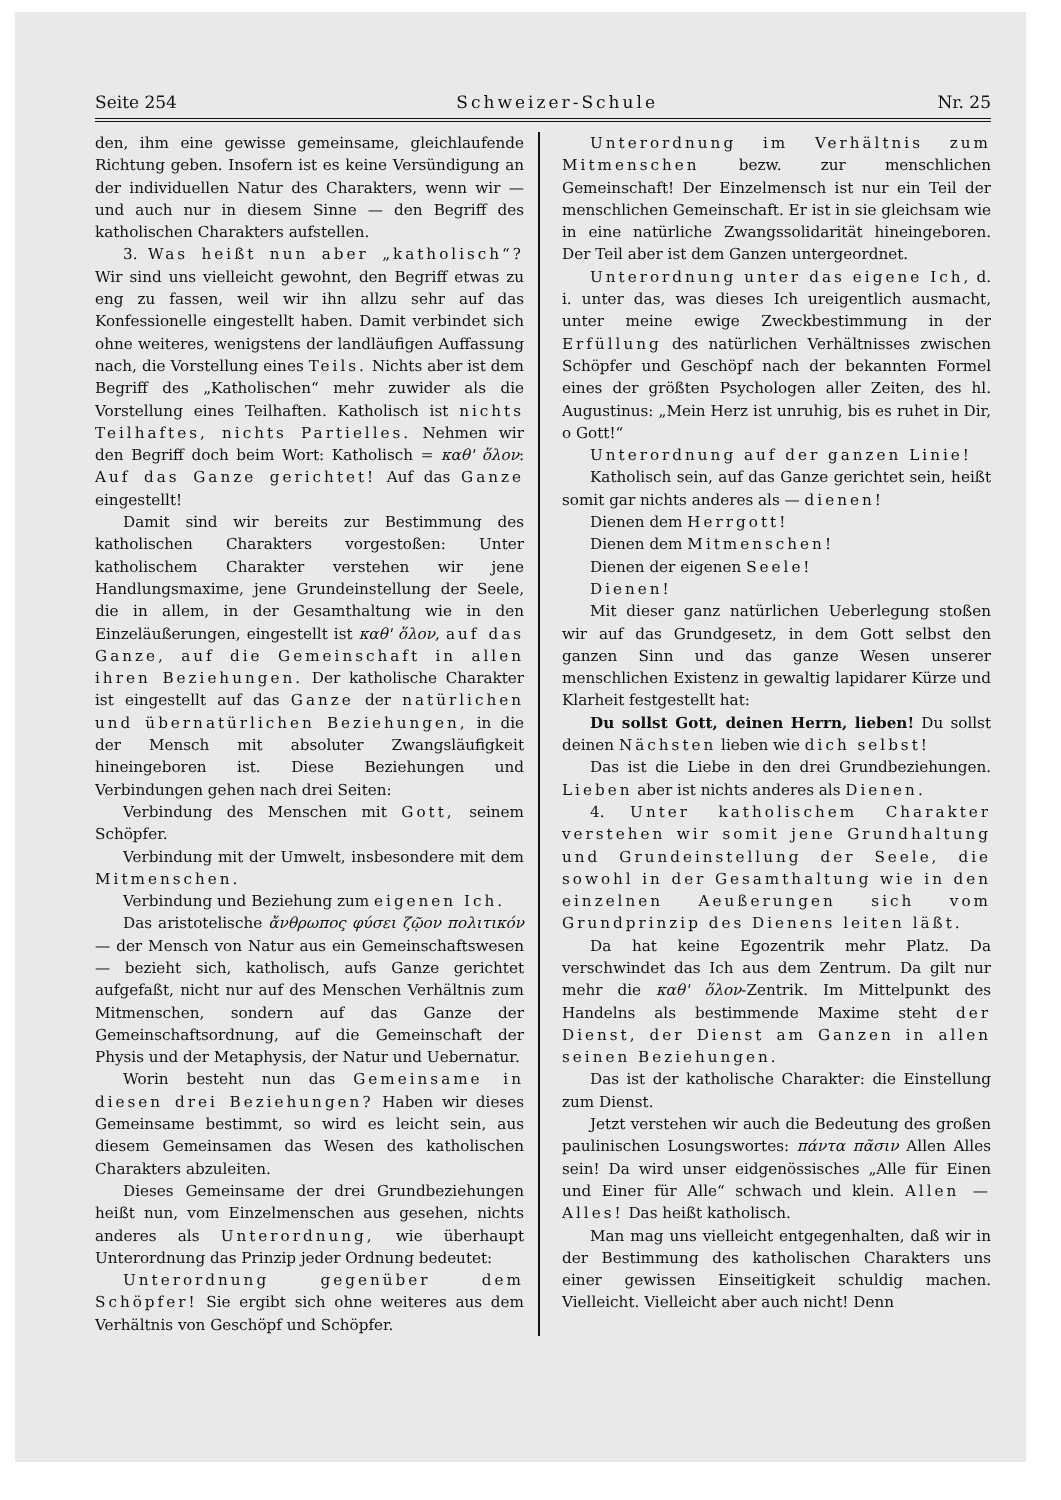Seite 254 Schweizer-Schule Nr. 25
den, ihm eine gewisse gemeinsame, gleichlaufende Richtung geben. Insofern ist es keine Versündigung an der individuellen Natur des Charakters, wenn wir — und auch nur in diesem Sinne — den Begriff des katholischen Charakters aufstellen.
3. Was heißt nun aber „katholisch“? Wir sind uns vielleicht gewohnt, den Begriff etwas zu eng zu fassen, weil wir ihn allzu sehr auf das Konfessionelle eingestellt haben. Damit verbindet sich ohne weiteres, wenigstens der landläufigen Auffassung nach, die Vorstellung eines Teils. Nichts aber ist dem Begriff des „Katholischen“ mehr zuwider als die Vorstellung eines Teilhaften. Katholisch ist nichts Teilhaftes, nichts Partielles. Nehmen wir den Begriff doch beim Wort: Katholisch = καθ' ὅλον: Auf das Ganze gerichtet! Auf das Ganze eingestellt!
Damit sind wir bereits zur Bestimmung des katholischen Charakters vorgestoßen: Unter katholischem Charakter verstehen wir jene Handlungsmaxime, jene Grundeinstellung der Seele, die in allem, in der Gesamthaltung wie in den Einzeläußerungen, eingestellt ist καθ' ὅλον, auf das Ganze, auf die Gemeinschaft in allen ihren Beziehungen. Der katholische Charakter ist eingestellt auf das Ganze der natürlichen und übernatürlichen Beziehungen, in die der Mensch mit absoluter Zwangsläufigkeit hineingeboren ist. Diese Beziehungen und Verbindungen gehen nach drei Seiten:
Verbindung des Menschen mit Gott, seinem Schöpfer.
Verbindung mit der Umwelt, insbesondere mit dem Mitmenschen.
Verbindung und Beziehung zum eigenen Ich.
Das aristotelische ἄνθρωπος φύσει ζῷον πολιτικόν — der Mensch von Natur aus ein Gemeinschaftswesen — bezieht sich, katholisch, aufs Ganze gerichtet aufgefaßt, nicht nur auf des Menschen Verhältnis zum Mitmenschen, sondern auf das Ganze der Gemeinschaftsordnung, auf die Gemeinschaft der Physis und der Metaphysis, der Natur und Uebernatur.
Worin besteht nun das Gemeinsame in diesen drei Beziehungen? Haben wir dieses Gemeinsame bestimmt, so wird es leicht sein, aus diesem Gemeinsamen das Wesen des katholischen Charakters abzuleiten.
Dieses Gemeinsame der drei Grundbeziehungen heißt nun, vom Einzelmenschen aus gesehen, nichts anderes als Unterordnung, wie überhaupt Unterordnung das Prinzip jeder Ordnung bedeutet:
Unterordnung gegenüber dem Schöpfer! Sie ergibt sich ohne weiteres aus dem Verhältnis von Geschöpf und Schöpfer.
Unterordnung im Verhältnis zum Mitmenschen bezw. zur menschlichen Gemeinschaft! Der Einzelmensch ist nur ein Teil der menschlichen Gemeinschaft. Er ist in sie gleichsam wie in eine natürliche Zwangssolidarität hineingeboren. Der Teil aber ist dem Ganzen untergeordnet.
Unterordnung unter das eigene Ich, d. i. unter das, was dieses Ich ureigentlich ausmacht, unter meine ewige Zweckbestimmung in der Erfüllung des natürlichen Verhältnisses zwischen Schöpfer und Geschöpf nach der bekannten Formel eines der größten Psychologen aller Zeiten, des hl. Augustinus: „Mein Herz ist unruhig, bis es ruhet in Dir, o Gott!“
Unterordnung auf der ganzen Linie!
Katholisch sein, auf das Ganze gerichtet sein, heißt somit gar nichts anderes als — dienen!
Dienen dem Herrgott!
Dienen dem Mitmenschen!
Dienen der eigenen Seele!
Dienen!
Mit dieser ganz natürlichen Ueberlegung stoßen wir auf das Grundgesetz, in dem Gott selbst den ganzen Sinn und das ganze Wesen unserer menschlichen Existenz in gewaltig lapidarer Kürze und Klarheit festgestellt hat:
Du sollst Gott, deinen Herrn, lieben! Du sollst deinen Nächsten lieben wie dich selbst!
Das ist die Liebe in den drei Grundbeziehungen. Lieben aber ist nichts anderes als Dienen.
4. Unter katholischem Charakter verstehen wir somit jene Grundhaltung und Grundeinstellung der Seele, die sowohl in der Gesamthaltung wie in den einzelnen Aeußerungen sich vom Grundprinzip des Dienens leiten läßt.
Da hat keine Egozentrik mehr Platz. Da verschwindet das Ich aus dem Zentrum. Da gilt nur mehr die καθ' ὅλον-Zentrik. Im Mittelpunkt des Handelns als bestimmende Maxime steht der Dienst, der Dienst am Ganzen in allen seinen Beziehungen.
Das ist der katholische Charakter: die Einstellung zum Dienst.
Jetzt verstehen wir auch die Bedeutung des großen paulinischen Losungswortes: πάντα πᾶσιν Allen Alles sein! Da wird unser eidgenössisches „Alle für Einen und Einer für Alle“ schwach und klein. Allen — Alles! Das heißt katholisch.
Man mag uns vielleicht entgegenhalten, daß wir in der Bestimmung des katholischen Charakters uns einer gewissen Einseitigkeit schuldig machen. Vielleicht. Vielleicht aber auch nicht! Denn